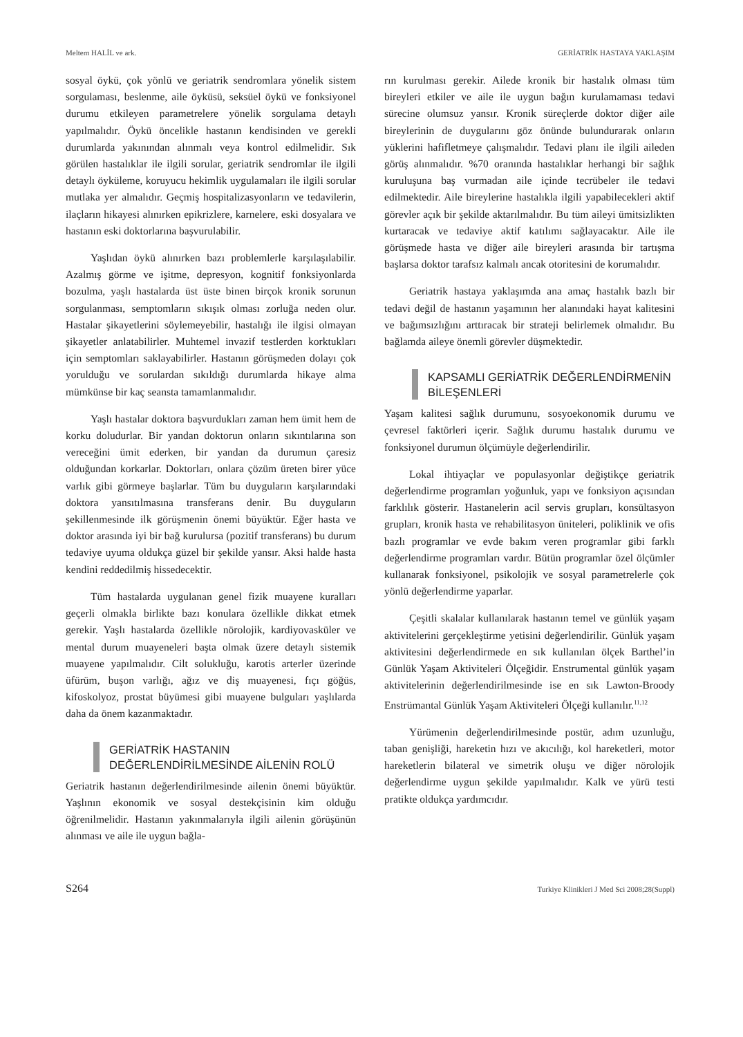Meltem HALİL ve ark. GERİATRİK HASTAYA YAKLAŞIM
sosyal öykü, çok yönlü ve geriatrik sendromlara yönelik sistem sorgulaması, beslenme, aile öyküsü, seksüel öykü ve fonksiyonel durumu etkileyen parametrelere yönelik sorgulama detaylı yapılmalıdır. Öykü öncelikle hastanın kendisinden ve gerekli durumlarda yakınından alınmalı veya kontrol edilmelidir. Sık görülen hastalıklar ile ilgili sorular, geriatrik sendromlar ile ilgili detaylı öyküleme, koruyucu hekimlik uygulamaları ile ilgili sorular mutlaka yer almalıdır. Geçmiş hospitalizasyonların ve tedavilerin, ilaçların hikayesi alınırken epikrizlere, karnelere, eski dosyalara ve hastanın eski doktorlarına başvurulabilir.
Yaşlıdan öykü alınırken bazı problemlerle karşılaşılabilir. Azalmış görme ve işitme, depresyon, kognitif fonksiyonlarda bozulma, yaşlı hastalarda üst üste binen birçok kronik sorunun sorgulanması, semptomların sıkışık olması zorluğa neden olur. Hastalar şikayetlerini söylemeyebilir, hastalığı ile ilgisi olmayan şikayetler anlatabilirler. Muhtemel invazif testlerden korktukları için semptomları saklayabilirler. Hastanın görüşmeden dolayı çok yorulduğu ve sorulardan sıkıldığı durumlarda hikaye alma mümkünse bir kaç seansta tamamlanmalıdır.
Yaşlı hastalar doktora başvurdukları zaman hem ümit hem de korku doludurlar. Bir yandan doktorun onların sıkıntılarına son vereceğini ümit ederken, bir yandan da durumun çaresiz olduğundan korkarlar. Doktorları, onlara çözüm üreten birer yüce varlık gibi görmeye başlarlar. Tüm bu duyguların karşılarındaki doktora yansıtılmasına transferans denir. Bu duyguların şekillenmesinde ilk görüşmenin önemi büyüktür. Eğer hasta ve doktor arasında iyi bir bağ kurulursa (pozitif transferans) bu durum tedaviye uyuma oldukça güzel bir şekilde yansır. Aksi halde hasta kendini reddedilmiş hissedecektir.
Tüm hastalarda uygulanan genel fizik muayene kuralları geçerli olmakla birlikte bazı konulara özellikle dikkat etmek gerekir. Yaşlı hastalarda özellikle nörolojik, kardiyovasküler ve mental durum muayeneleri başta olmak üzere detaylı sistemik muayene yapılmalıdır. Cilt solukluğu, karotis arterler üzerinde üfürüm, buşon varlığı, ağız ve diş muayenesi, fıçı göğüs, kifoskolyoz, prostat büyümesi gibi muayene bulguları yaşlılarda daha da önem kazanmaktadır.
GERİATRİK HASTANIN DEĞERLENDİRİLMESİNDE AİLENİN ROLÜ
Geriatrik hastanın değerlendirilmesinde ailenin önemi büyüktür. Yaşlının ekonomik ve sosyal destekçisinin kim olduğu öğrenilmelidir. Hastanın yakınmalarıyla ilgili ailenin görüşünün alınması ve aile ile uygun bağla-
rın kurulması gerekir. Ailede kronik bir hastalık olması tüm bireyleri etkiler ve aile ile uygun bağın kurulamaması tedavi sürecine olumsuz yansır. Kronik süreçlerde doktor diğer aile bireylerinin de duygularını göz önünde bulundurarak onların yüklerini hafifletmeye çalışmalıdır. Tedavi planı ile ilgili aileden görüş alınmalıdır. %70 oranında hastalıklar herhangi bir sağlık kuruluşuna baş vurmadan aile içinde tecrübeler ile tedavi edilmektedir. Aile bireylerine hastalıkla ilgili yapabilecekleri aktif görevler açık bir şekilde aktarılmalıdır. Bu tüm aileyi ümitsizlikten kurtaracak ve tedaviye aktif katılımı sağlayacaktır. Aile ile görüşmede hasta ve diğer aile bireyleri arasında bir tartışma başlarsa doktor tarafsız kalmalı ancak otoritesini de korumalıdır.
Geriatrik hastaya yaklaşımda ana amaç hastalık bazlı bir tedavi değil de hastanın yaşamının her alanındaki hayat kalitesini ve bağımsızlığını arttıracak bir strateji belirlemek olmalıdır. Bu bağlamda aileye önemli görevler düşmektedir.
KAPSAMLI GERİATRİK DEĞERLENDİRMENİN BİLEŞENLERİ
Yaşam kalitesi sağlık durumunu, sosyoekonomik durumu ve çevresel faktörleri içerir. Sağlık durumu hastalık durumu ve fonksiyonel durumun ölçümüyle değerlendirilir.
Lokal ihtiyaçlar ve populasyonlar değiştikçe geriatrik değerlendirme programları yoğunluk, yapı ve fonksiyon açısından farklılık gösterir. Hastanelerin acil servis grupları, konsültasyon grupları, kronik hasta ve rehabilitasyon üniteleri, poliklinik ve ofis bazlı programlar ve evde bakım veren programlar gibi farklı değerlendirme programları vardır. Bütün programlar özel ölçümler kullanarak fonksiyonel, psikolojik ve sosyal parametrelerle çok yönlü değerlendirme yaparlar.
Çeşitli skalalar kullanılarak hastanın temel ve günlük yaşam aktivitelerini gerçekleştirme yetisini değerlendirilir. Günlük yaşam aktivitesini değerlendirmede en sık kullanılan ölçek Barthel’in Günlük Yaşam Aktiviteleri Ölçeğidir. Enstrumental günlük yaşam aktivitelerinin değerlendirilmesinde ise en sık Lawton-Broody Enstrümantal Günlük Yaşam Aktiviteleri Ölçeği kullanılır.<sup>11,12</sup>
Yürümenin değerlendirilmesinde postür, adım uzunluğu, taban genişliği, hareketin hızı ve akıcılığı, kol hareketleri, motor hareketlerin bilateral ve simetrik oluşu ve diğer nörolojik değerlendirme uygun şekilde yapılmalıdır. Kalk ve yürü testi pratikte oldukça yardımcıdır.
S264 Turkiye Klinikleri J Med Sci 2008;28(Suppl)